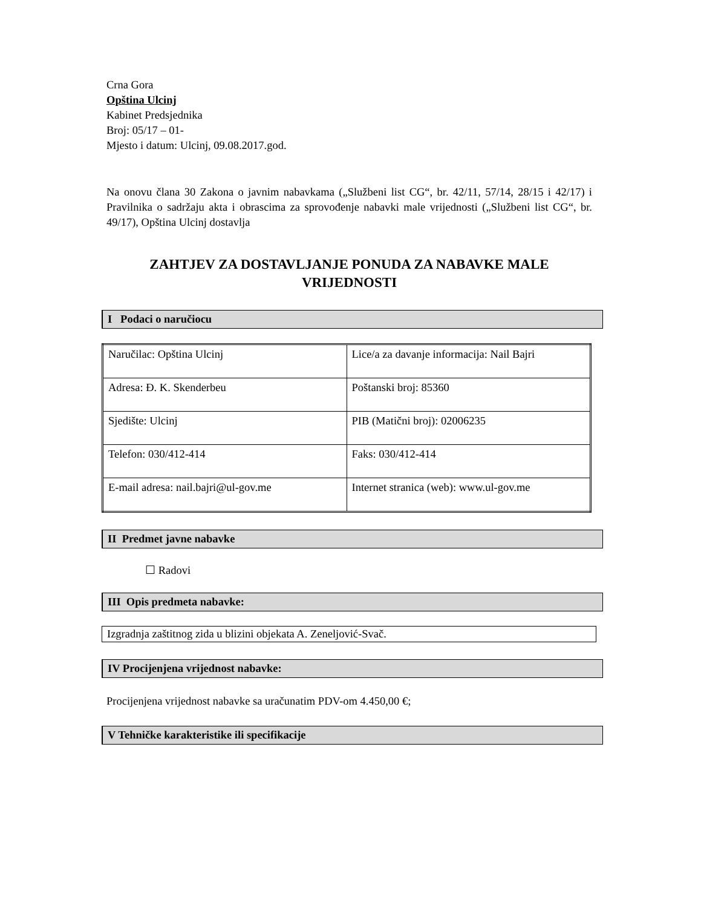Crna Gora
Opština Ulcinj
Kabinet Predsjednika
Broj: 05/17 – 01-
Mjesto i datum: Ulcinj, 09.08.2017.god.
Na onovu člana 30 Zakona o javnim nabavkama („Službeni list CG“, br. 42/11, 57/14, 28/15 i 42/17) i Pravilnika o sadržaju akta i obrascima za sprovođenje nabavki male vrijednosti („Službeni list CG“, br. 49/17), Opština Ulcinj dostavlja
ZAHTJEV ZA DOSTAVLJANJE PONUDA ZA NABAVKE MALE VRIJEDNOSTI
I Podaci o naručiocu
| Naručilac: Opština Ulcinj | Lice/a za davanje informacija: Nail Bajri |
| Adresa: Đ. K. Skenderbeu | Poštanski broj: 85360 |
| Sjedište: Ulcinj | PIB (Matični broj): 02006235 |
| Telefon: 030/412-414 | Faks: 030/412-414 |
| E-mail adresa: nail.bajri@ul-gov.me | Internet stranica (web): www.ul-gov.me |
II Predmet javne nabavke
☐ Radovi
III Opis predmeta nabavke:
Izgradnja zaštitnog zida u blizini objekata A. Zeneljović-Svač.
IV Procijenjena vrijednost nabavke:
Procijenjena vrijednost nabavke sa uračunatim PDV-om 4.450,00 €;
V Tehničke karakteristike ili specifikacije